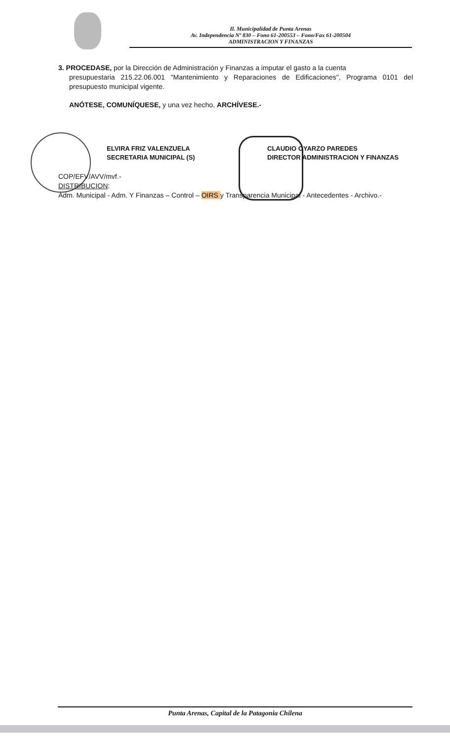Il. Municipalidad de Punta Arenas
Av. Independencia Nº 830 – Fono 61-200553 – Fono/Fax 61-200504
ADMINISTRACION Y FINANZAS
3. PROCEDASE, por la Dirección de Administración y Finanzas a imputar el gasto a la cuenta
presupuestaria 215.22.06.001 "Mantenimiento y Reparaciones de Edificaciones", Programa 0101 del presupuesto municipal vigente.
ANÓTESE, COMUNÍQUESE, y una vez hecho, ARCHÍVESE.-
ELVIRA FRIZ VALENZUELA
SECRETARIA MUNICIPAL (S)
CLAUDIO OYARZO PAREDES
DIRECTOR ADMINISTRACION Y FINANZAS
COP/EFV/AVV/mvf.-
DISTRIBUCION:
Adm. Municipal - Adm. Y Finanzas – Control – OIRS y Transparencia Municipal - Antecedentes - Archivo.-
Punta Arenas, Capital de la Patagonia Chilena